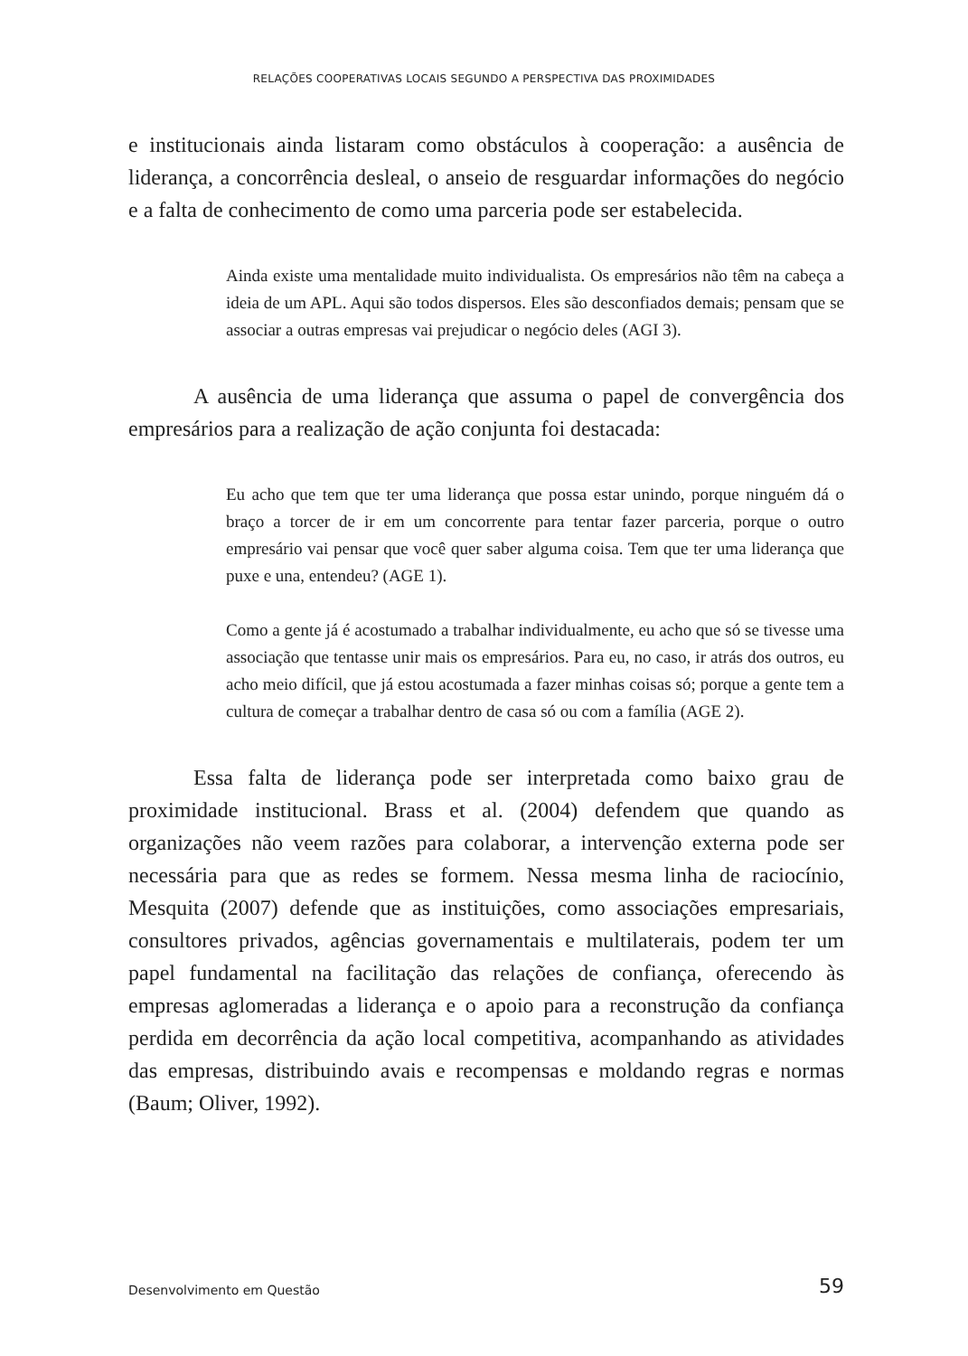RELAÇÕES COOPERATIVAS LOCAIS SEGUNDO A PERSPECTIVA DAS PROXIMIDADES
e institucionais ainda listaram como obstáculos à cooperação: a ausência de liderança, a concorrência desleal, o anseio de resguardar informações do negócio e a falta de conhecimento de como uma parceria pode ser estabelecida.
Ainda existe uma mentalidade muito individualista. Os empresários não têm na cabeça a ideia de um APL. Aqui são todos dispersos. Eles são desconfiados demais; pensam que se associar a outras empresas vai prejudicar o negócio deles (AGI 3).
A ausência de uma liderança que assuma o papel de convergência dos empresários para a realização de ação conjunta foi destacada:
Eu acho que tem que ter uma liderança que possa estar unindo, porque ninguém dá o braço a torcer de ir em um concorrente para tentar fazer parceria, porque o outro empresário vai pensar que você quer saber alguma coisa. Tem que ter uma liderança que puxe e una, entendeu? (AGE 1).
Como a gente já é acostumado a trabalhar individualmente, eu acho que só se tivesse uma associação que tentasse unir mais os empresários. Para eu, no caso, ir atrás dos outros, eu acho meio difícil, que já estou acostumada a fazer minhas coisas só; porque a gente tem a cultura de começar a trabalhar dentro de casa só ou com a família (AGE 2).
Essa falta de liderança pode ser interpretada como baixo grau de proximidade institucional. Brass et al. (2004) defendem que quando as organizações não veem razões para colaborar, a intervenção externa pode ser necessária para que as redes se formem. Nessa mesma linha de raciocínio, Mesquita (2007) defende que as instituições, como associações empresariais, consultores privados, agências governamentais e multilaterais, podem ter um papel fundamental na facilitação das relações de confiança, oferecendo às empresas aglomeradas a liderança e o apoio para a reconstrução da confiança perdida em decorrência da ação local competitiva, acompanhando as atividades das empresas, distribuindo avais e recompensas e moldando regras e normas (Baum; Oliver, 1992).
Desenvolvimento em Questão 59